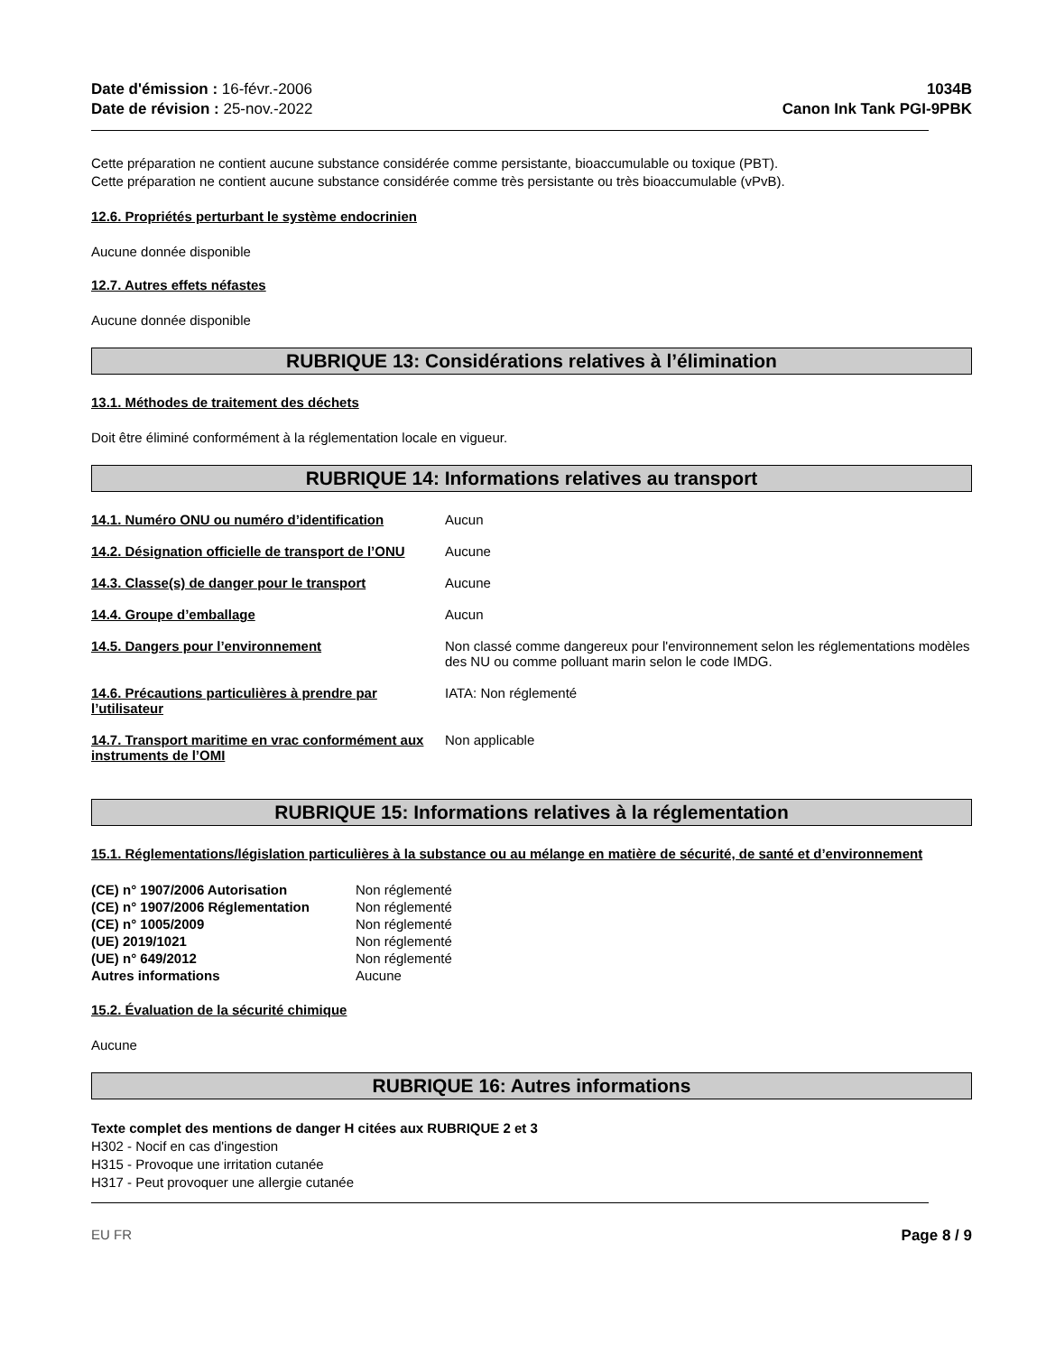Date d'émission : 16-févr.-2006
Date de révision : 25-nov.-2022
1034B
Canon Ink Tank PGI-9PBK
Cette préparation ne contient aucune substance considérée comme persistante, bioaccumulable ou toxique (PBT).
Cette préparation ne contient aucune substance considérée comme très persistante ou très bioaccumulable (vPvB).
12.6. Propriétés perturbant le système endocrinien
Aucune donnée disponible
12.7. Autres effets néfastes
Aucune donnée disponible
RUBRIQUE 13: Considérations relatives à l’élimination
13.1. Méthodes de traitement des déchets
Doit être éliminé conformément à la réglementation locale en vigueur.
RUBRIQUE 14: Informations relatives au transport
| 14.1. Numéro ONU ou numéro d’identification | Aucun |
| 14.2. Désignation officielle de transport de l’ONU | Aucune |
| 14.3. Classe(s) de danger pour le transport | Aucune |
| 14.4. Groupe d’emballage | Aucun |
| 14.5. Dangers pour l’environnement | Non classé comme dangereux pour l'environnement selon les réglementations modèles des NU ou comme polluant marin selon le code IMDG. |
| 14.6. Précautions particulières à prendre par l’utilisateur | IATA: Non réglementé |
| 14.7. Transport maritime en vrac conformément aux instruments de l’OMI | Non applicable |
RUBRIQUE 15: Informations relatives à la réglementation
15.1. Réglementations/législation particulières à la substance ou au mélange en matière de sécurité, de santé et d’environnement
| (CE) n° 1907/2006 Autorisation | Non réglementé |
| (CE) n° 1907/2006 Réglementation | Non réglementé |
| (CE) n° 1005/2009 | Non réglementé |
| (UE) 2019/1021 | Non réglementé |
| (UE) n° 649/2012 | Non réglementé |
| Autres informations | Aucune |
15.2. Évaluation de la sécurité chimique
Aucune
RUBRIQUE 16: Autres informations
Texte complet des mentions de danger H citées aux RUBRIQUE 2 et 3
H302 - Nocif en cas d'ingestion
H315 - Provoque une irritation cutanée
H317 - Peut provoquer une allergie cutanée
EU FR Page 8 / 9